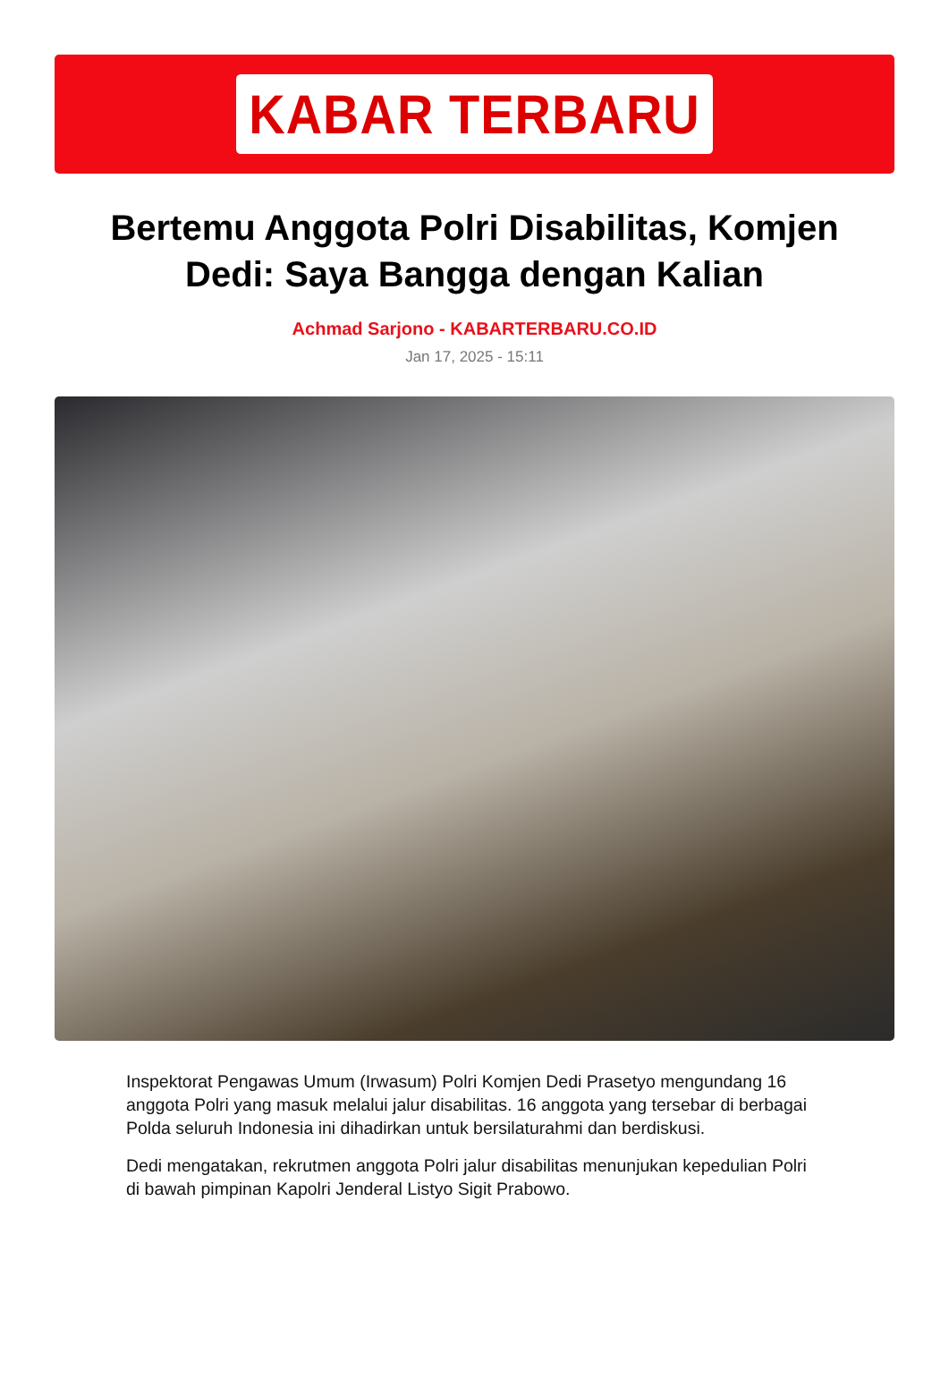KABAR TERBARU
Bertemu Anggota Polri Disabilitas, Komjen Dedi: Saya Bangga dengan Kalian
Achmad Sarjono - KABARTERBARU.CO.ID
Jan 17, 2025 - 15:11
Inspektorat Pengawas Umum (Irwasum) Polri Komjen Dedi Prasetyo mengundang 16 anggota Polri yang masuk melalui jalur disabilitas. 16 anggota yang tersebar di berbagai Polda seluruh Indonesia ini dihadirkan untuk bersilaturahmi dan berdiskusi.
Dedi mengatakan, rekrutmen anggota Polri jalur disabilitas menunjukan kepedulian Polri di bawah pimpinan Kapolri Jenderal Listyo Sigit Prabowo.